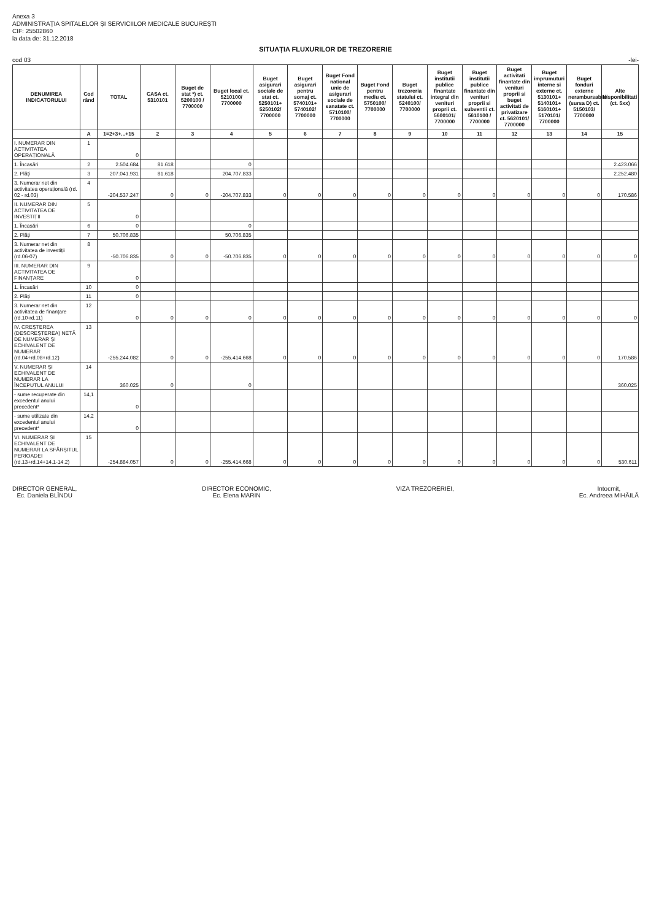Anexa 3
ADMINISTRAȚIA SPITALELOR ȘI SERVICIILOR MEDICALE BUCUREȘTI
CIF: 25502860
la data de: 31.12.2018
SITUAȚIA FLUXURILOR DE TREZORERIE
cod 03 -lei-
| DENUMIREA INDICATORULUI | Cod rând | TOTAL | CASA ct. 5310101 | Buget de stat *) ct. 5200100 / 7700000 | Buget local ct. 5210100/ 7700000 | Buget asigurari sociale de stat ct. 5250101+ 5250102/ 7700000 | Buget asigurari pentru somaj ct. 5740101+ 5740102/ 7700000 | Buget Fond national unic de asigurari sociale de sanatate ct. 5710100/ 7700000 | Buget Fond pentru mediu ct. 5750100/ 7700000 | Buget trezoreria statului ct. 5240100/ 7700000 | Buget institutii publice finantate integral din venituri proprii ct. 5600101/ 7700000 | Buget institutii publice finantate din venituri proprii si subventii ct. 5610100 / 7700000 | Buget activitati finantate din venituri proprii si buget activitati de privatizare ct. 5620101/ 7700000 | Buget imprumuturi interne si externe ct. 5130101+ 5140101+ 5160101+ 5170101/ 7700000 | Buget fonduri externe nerambursabile (sursa D) ct. 5150103/ 7700000 | Alte disponibilitati (ct. 5xx) |
| --- | --- | --- | --- | --- | --- | --- | --- | --- | --- | --- | --- | --- | --- | --- | --- | --- |
| | A | 1=2+3+...+15 | 2 | 3 | 4 | 5 | 6 | 7 | 8 | 9 | 10 | 11 | 12 | 13 | 14 | 15 |
| I. NUMERAR DIN ACTIVITATEA OPERAȚIONALĂ | 1 | 0 | | | | | | | | | | | | | | |
| 1. Încasări | 2 | 2.504.684 | 81.618 | | 0 | | | | | | | | | | | 2.423.066 |
| 2. Plăți | 3 | 207.041.931 | 81.618 | | 204.707.833 | | | | | | | | | | | 2.252.480 |
| 3. Numerar net din activitatea operațională (rd. 02 - rd.03) | 4 | -204.537.247 | 0 | 0 | -204.707.833 | 0 | 0 | 0 | 0 | 0 | 0 | 0 | 0 | 0 | 0 | 170.586 |
| II. NUMERAR DIN ACTIVITATEA DE INVESTIȚII | 5 | 0 | | | | | | | | | | | | | | |
| 1. Încasări | 6 | 0 | | | 0 | | | | | | | | | | | |
| 2. Plăți | 7 | 50.706.835 | | | 50.706.835 | | | | | | | | | | | |
| 3. Numerar net din activitatea de investiții (rd.06-07) | 8 | -50.706.835 | 0 | 0 | -50.706.835 | 0 | 0 | 0 | 0 | 0 | 0 | 0 | 0 | 0 | 0 | 0 |
| III. NUMERAR DIN ACTIVITATEA DE FINANȚARE | 9 | 0 | | | | | | | | | | | | | | |
| 1. Încasări | 10 | 0 | | | | | | | | | | | | | | |
| 2. Plăți | 11 | 0 | | | | | | | | | | | | | | |
| 3. Numerar net din activitatea de finanțare (rd.10-rd.11) | 12 | 0 | 0 | 0 | 0 | 0 | 0 | 0 | 0 | 0 | 0 | 0 | 0 | 0 | 0 | 0 |
| IV. CREȘTEREA (DESCREȘTEREA) NETĂ DE NUMERAR ȘI ECHIVALENT DE NUMERAR (rd.04+rd.08+rd.12) | 13 | -255.244.082 | 0 | 0 | -255.414.668 | 0 | 0 | 0 | 0 | 0 | 0 | 0 | 0 | 0 | 0 | 170.586 |
| V. NUMERAR ȘI ECHIVALENT DE NUMERAR LA ÎNCEPUTUL ANULUI | 14 | 360.025 | 0 | | 0 | | | | | | | | | | | 360.025 |
| - sume recuperate din excedentul anului precedent* | 14,1 | 0 | | | | | | | | | | | | | | |
| - sume utilizate din excedentul anului precedent* | 14,2 | 0 | | | | | | | | | | | | | | |
| VI. NUMERAR ȘI ECHIVALENT DE NUMERAR LA SFÂRȘITUL PERIOADEI (rd.13+rd.14+14.1-14.2) | 15 | -254.884.057 | 0 | 0 | -255.414.668 | 0 | 0 | 0 | 0 | 0 | 0 | 0 | 0 | 0 | 0 | 530.611 |
DIRECTOR GENERAL,
Ec. Daniela BLÎNDU
DIRECTOR ECONOMIC,
Ec. Elena MARIN
VIZA TREZORERIEI, Intocmit,
Ec. Andreea MIHĂILĂ